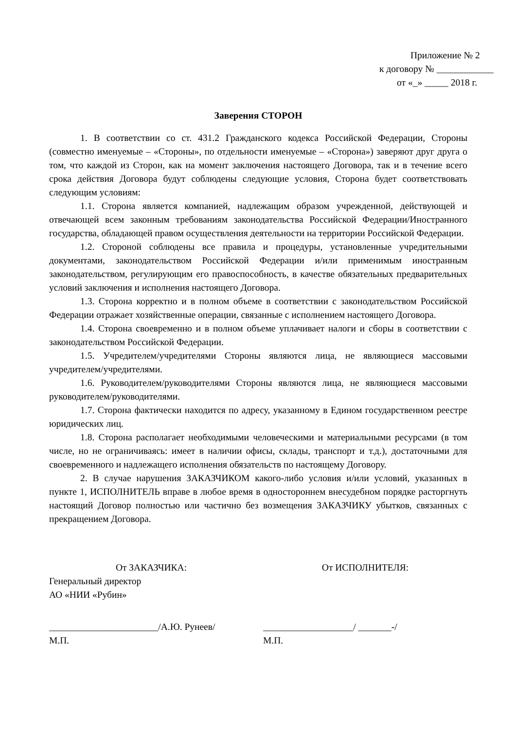Приложение № 2
к договору № ____________
от «_» _____ 2018 г.
Заверения СТОРОН
1. В соответствии со ст. 431.2 Гражданского кодекса Российской Федерации, Стороны (совместно именуемые – «Стороны», по отдельности именуемые – «Сторона») заверяют друг друга о том, что каждой из Сторон, как на момент заключения настоящего Договора, так и в течение всего срока действия Договора будут соблюдены следующие условия, Сторона будет соответствовать следующим условиям:
1.1. Сторона является компанией, надлежащим образом учрежденной, действующей и отвечающей всем законным требованиям законодательства Российской Федерации/Иностранного государства, обладающей правом осуществления деятельности на территории Российской Федерации.
1.2. Стороной соблюдены все правила и процедуры, установленные учредительными документами, законодательством Российской Федерации и/или применимым иностранным законодательством, регулирующим его правоспособность, в качестве обязательных предварительных условий заключения и исполнения настоящего Договора.
1.3. Сторона корректно и в полном объеме в соответствии с законодательством Российской Федерации отражает хозяйственные операции, связанные с исполнением настоящего Договора.
1.4. Сторона своевременно и в полном объеме уплачивает налоги и сборы в соответствии с законодательством Российской Федерации.
1.5. Учредителем/учредителями Стороны являются лица, не являющиеся массовыми учредителем/учредителями.
1.6. Руководителем/руководителями Стороны являются лица, не являющиеся массовыми руководителем/руководителями.
1.7. Сторона фактически находится по адресу, указанному в Едином государственном реестре юридических лиц.
1.8. Сторона располагает необходимыми человеческими и материальными ресурсами (в том числе, но не ограничиваясь: имеет в наличии офисы, склады, транспорт и т.д.), достаточными для своевременного и надлежащего исполнения обязательств по настоящему Договору.
2. В случае нарушения ЗАКАЗЧИКОМ какого-либо условия и/или условий, указанных в пункте 1, ИСПОЛНИТЕЛЬ вправе в любое время в одностороннем внесудебном порядке расторгнуть настоящий Договор полностью или частично без возмещения ЗАКАЗЧИКУ убытков, связанных с прекращением Договора.
От ЗАКАЗЧИКА:
Генеральный директор
АО «НИИ «Рубин»
_______________________/А.Ю. Рунеев/
М.П.
От ИСПОЛНИТЕЛЯ:
___________________/ _______-/
М.П.